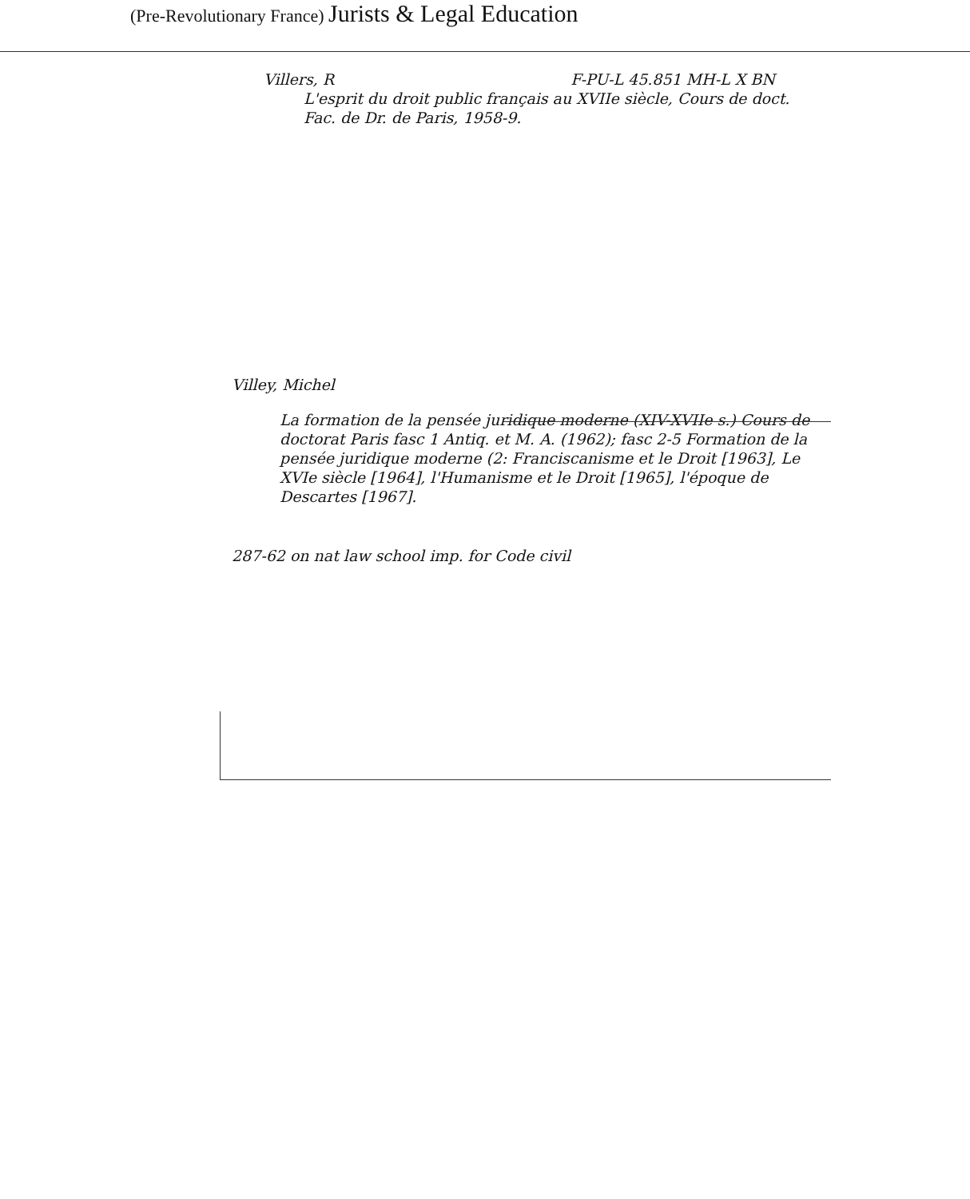(Pre-Revolutionary France) Jurists & Legal Education
Villers, R F-PU-L 45.851 MH-L X BN
L'esprit du droit public français au XVIIe siècle, Cours de doct. Fac. de Dr. de Paris, 1958-9.
Villey, Michel
La formation de la pensée juridique moderne (XIV-XVIIe s.) Cours de doctorat Paris fasc 1 Antiq. et M. A. (1962); fasc 2-5 Formation de la pensée juridique moderne (2: Franciscanisme et le Droit [1963], Le XVIe siècle [1964], l'Humanisme et le Droit [1965], l'époque de Descartes [1967].
287-62 on nat law school imp. for Code civil